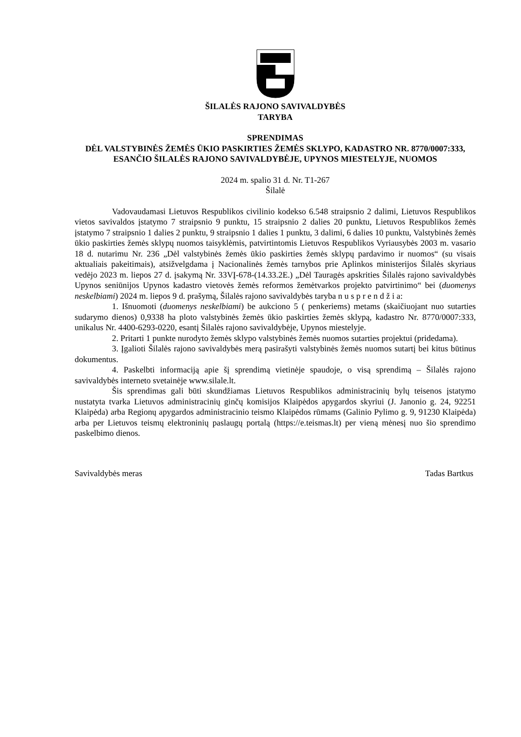ŠILALĖS RAJONO SAVIVALDYBĖS
TARYBA
SPRENDIMAS
DĖL VALSTYBINĖS ŽEMĖS ŪKIO PASKIRTIES ŽEMĖS SKLYPO, KADASTRO NR. 8770/0007:333, ESANČIO ŠILALĖS RAJONO SAVIVALDYBĖJE, UPYNOS MIESTELYJE, NUOMOS
2024 m. spalio 31 d. Nr. T1-267
Šilalė
Vadovaudamasi Lietuvos Respublikos civilinio kodekso 6.548 straipsnio 2 dalimi, Lietuvos Respublikos vietos savivaldos įstatymo 7 straipsnio 9 punktu, 15 straipsnio 2 dalies 20 punktu, Lietuvos Respublikos žemės įstatymo 7 straipsnio 1 dalies 2 punktu, 9 straipsnio 1 dalies 1 punktu, 3 dalimi, 6 dalies 10 punktu, Valstybinės žemės ūkio paskirties žemės sklypų nuomos taisyklėmis, patvirtintomis Lietuvos Respublikos Vyriausybės 2003 m. vasario 18 d. nutarimu Nr. 236 „Dėl valstybinės žemės ūkio paskirties žemės sklypų pardavimo ir nuomos“ (su visais aktualiais pakeitimais), atsižvelgdama į Nacionalinės žemės tarnybos prie Aplinkos ministerijos Šilalės skyriaus vedėjo 2023 m. liepos 27 d. įsakymą Nr. 33VĮ-678-(14.33.2E.) „Dėl Tauragės apskrities Šilalės rajono savivaldybės Upynos seniūnijos Upynos kadastro vietovės žemės reformos žemėtvarkos projekto patvirtinimo“ bei (duomenys neskelbiami) 2024 m. liepos 9 d. prašymą, Šilalės rajono savivaldybės taryba n u s p r e n d ž i a:
1. Išnuomoti (duomenys neskelbiami) be aukciono 5 ( penkeriems) metams (skaičiuojant nuo sutarties sudarymo dienos) 0,9338 ha ploto valstybinės žemės ūkio paskirties žemės sklypą, kadastro Nr. 8770/0007:333, unikalus Nr. 4400-6293-0220, esantį Šilalės rajono savivaldybėje, Upynos miestelyje.
2. Pritarti 1 punkte nurodyto žemės sklypo valstybinės žemės nuomos sutarties projektui (pridedama).
3. Įgalioti Šilalės rajono savivaldybės merą pasirašyti valstybinės žemės nuomos sutartį bei kitus būtinus dokumentus.
4. Paskelbti informaciją apie šį sprendimą vietinėje spaudoje, o visą sprendimą – Šilalės rajono savivaldybės interneto svetainėje www.silale.lt.
Šis sprendimas gali būti skundžiamas Lietuvos Respublikos administracinių bylų teisenos įstatymo nustatyta tvarka Lietuvos administracinių ginčų komisijos Klaipėdos apygardos skyriui (J. Janonio g. 24, 92251 Klaipėda) arba Regionų apygardos administracinio teismo Klaipėdos rūmams (Galinio Pylimo g. 9, 91230 Klaipėda) arba per Lietuvos teismų elektroninių paslaugų portalą (https://e.teismas.lt) per vieną mėnesį nuo šio sprendimo paskelbimo dienos.
Savivaldybės meras Tadas Bartkus